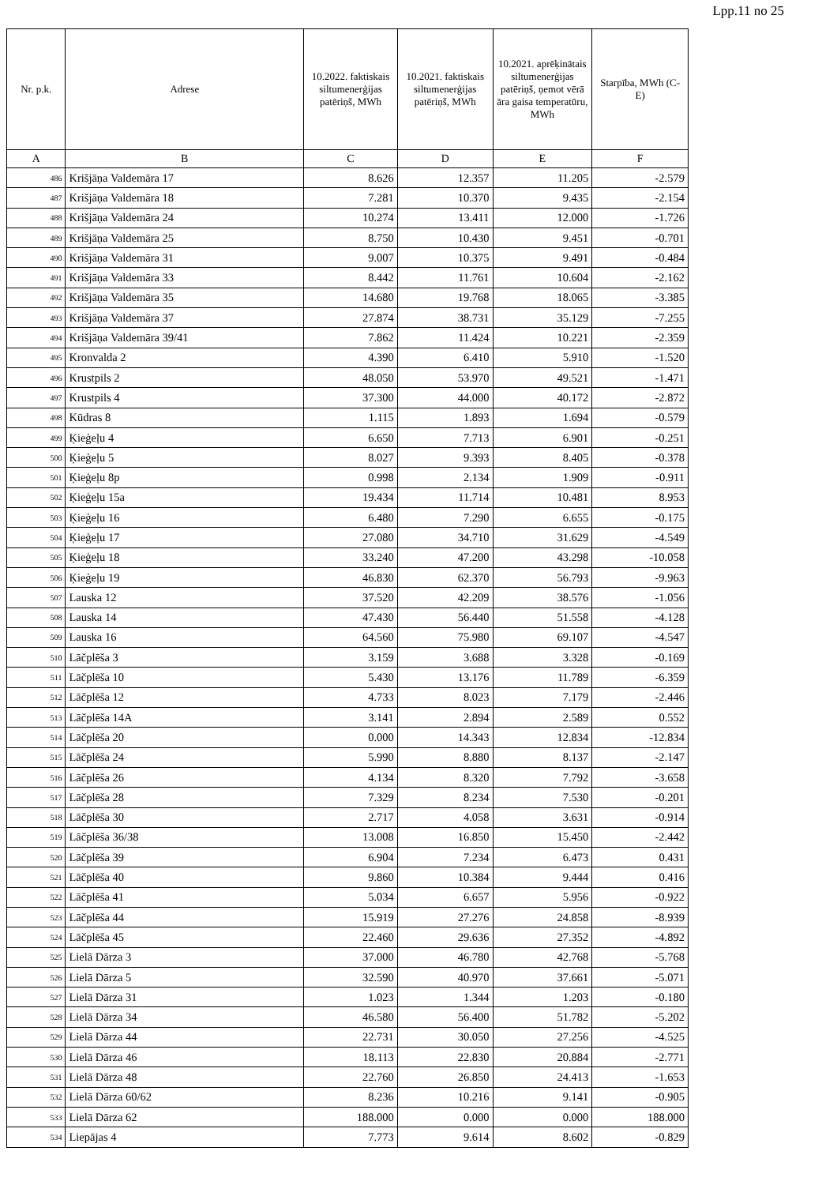Lpp.11 no 25
| Nr. p.k. | Adrese | 10.2022. faktiskais siltumenerģijas patēriņš, MWh | 10.2021. faktiskais siltumenerģijas patēriņš, MWh | 10.2021. aprēķinātais siltumenerģijas patēriņš, ņemot vērā āra gaisa temperatūru, MWh | Starpība, MWh (C-E) |
| --- | --- | --- | --- | --- | --- |
| A | B | C | D | E | F |
| 486 | Krišjāņa Valdemāra 17 | 8.626 | 12.357 | 11.205 | -2.579 |
| 487 | Krišjāņa Valdemāra 18 | 7.281 | 10.370 | 9.435 | -2.154 |
| 488 | Krišjāņa Valdemāra 24 | 10.274 | 13.411 | 12.000 | -1.726 |
| 489 | Krišjāņa Valdemāra 25 | 8.750 | 10.430 | 9.451 | -0.701 |
| 490 | Krišjāņa Valdemāra 31 | 9.007 | 10.375 | 9.491 | -0.484 |
| 491 | Krišjāņa Valdemāra 33 | 8.442 | 11.761 | 10.604 | -2.162 |
| 492 | Krišjāņa Valdemāra 35 | 14.680 | 19.768 | 18.065 | -3.385 |
| 493 | Krišjāņa Valdemāra 37 | 27.874 | 38.731 | 35.129 | -7.255 |
| 494 | Krišjāņa Valdemāra 39/41 | 7.862 | 11.424 | 10.221 | -2.359 |
| 495 | Kronvalda 2 | 4.390 | 6.410 | 5.910 | -1.520 |
| 496 | Krustpils 2 | 48.050 | 53.970 | 49.521 | -1.471 |
| 497 | Krustpils 4 | 37.300 | 44.000 | 40.172 | -2.872 |
| 498 | Kūdras 8 | 1.115 | 1.893 | 1.694 | -0.579 |
| 499 | Ķieģeļu 4 | 6.650 | 7.713 | 6.901 | -0.251 |
| 500 | Ķieģeļu 5 | 8.027 | 9.393 | 8.405 | -0.378 |
| 501 | Ķieģeļu 8p | 0.998 | 2.134 | 1.909 | -0.911 |
| 502 | Ķieģeļu 15a | 19.434 | 11.714 | 10.481 | 8.953 |
| 503 | Ķieģeļu 16 | 6.480 | 7.290 | 6.655 | -0.175 |
| 504 | Ķieģeļu 17 | 27.080 | 34.710 | 31.629 | -4.549 |
| 505 | Ķieģeļu 18 | 33.240 | 47.200 | 43.298 | -10.058 |
| 506 | Ķieģeļu 19 | 46.830 | 62.370 | 56.793 | -9.963 |
| 507 | Lauska 12 | 37.520 | 42.209 | 38.576 | -1.056 |
| 508 | Lauska 14 | 47.430 | 56.440 | 51.558 | -4.128 |
| 509 | Lauska 16 | 64.560 | 75.980 | 69.107 | -4.547 |
| 510 | Lāčplēša 3 | 3.159 | 3.688 | 3.328 | -0.169 |
| 511 | Lāčplēša 10 | 5.430 | 13.176 | 11.789 | -6.359 |
| 512 | Lāčplēša 12 | 4.733 | 8.023 | 7.179 | -2.446 |
| 513 | Lāčplēša 14A | 3.141 | 2.894 | 2.589 | 0.552 |
| 514 | Lāčplēša 20 | 0.000 | 14.343 | 12.834 | -12.834 |
| 515 | Lāčplēša 24 | 5.990 | 8.880 | 8.137 | -2.147 |
| 516 | Lāčplēša 26 | 4.134 | 8.320 | 7.792 | -3.658 |
| 517 | Lāčplēša 28 | 7.329 | 8.234 | 7.530 | -0.201 |
| 518 | Lāčplēša 30 | 2.717 | 4.058 | 3.631 | -0.914 |
| 519 | Lāčplēša 36/38 | 13.008 | 16.850 | 15.450 | -2.442 |
| 520 | Lāčplēša 39 | 6.904 | 7.234 | 6.473 | 0.431 |
| 521 | Lāčplēša 40 | 9.860 | 10.384 | 9.444 | 0.416 |
| 522 | Lāčplēša 41 | 5.034 | 6.657 | 5.956 | -0.922 |
| 523 | Lāčplēša 44 | 15.919 | 27.276 | 24.858 | -8.939 |
| 524 | Lāčplēša 45 | 22.460 | 29.636 | 27.352 | -4.892 |
| 525 | Lielā Dārza 3 | 37.000 | 46.780 | 42.768 | -5.768 |
| 526 | Lielā Dārza 5 | 32.590 | 40.970 | 37.661 | -5.071 |
| 527 | Lielā Dārza 31 | 1.023 | 1.344 | 1.203 | -0.180 |
| 528 | Lielā Dārza 34 | 46.580 | 56.400 | 51.782 | -5.202 |
| 529 | Lielā Dārza 44 | 22.731 | 30.050 | 27.256 | -4.525 |
| 530 | Lielā Dārza 46 | 18.113 | 22.830 | 20.884 | -2.771 |
| 531 | Lielā Dārza 48 | 22.760 | 26.850 | 24.413 | -1.653 |
| 532 | Lielā Dārza 60/62 | 8.236 | 10.216 | 9.141 | -0.905 |
| 533 | Lielā Dārza 62 | 188.000 | 0.000 | 0.000 | 188.000 |
| 534 | Liepājas 4 | 7.773 | 9.614 | 8.602 | -0.829 |